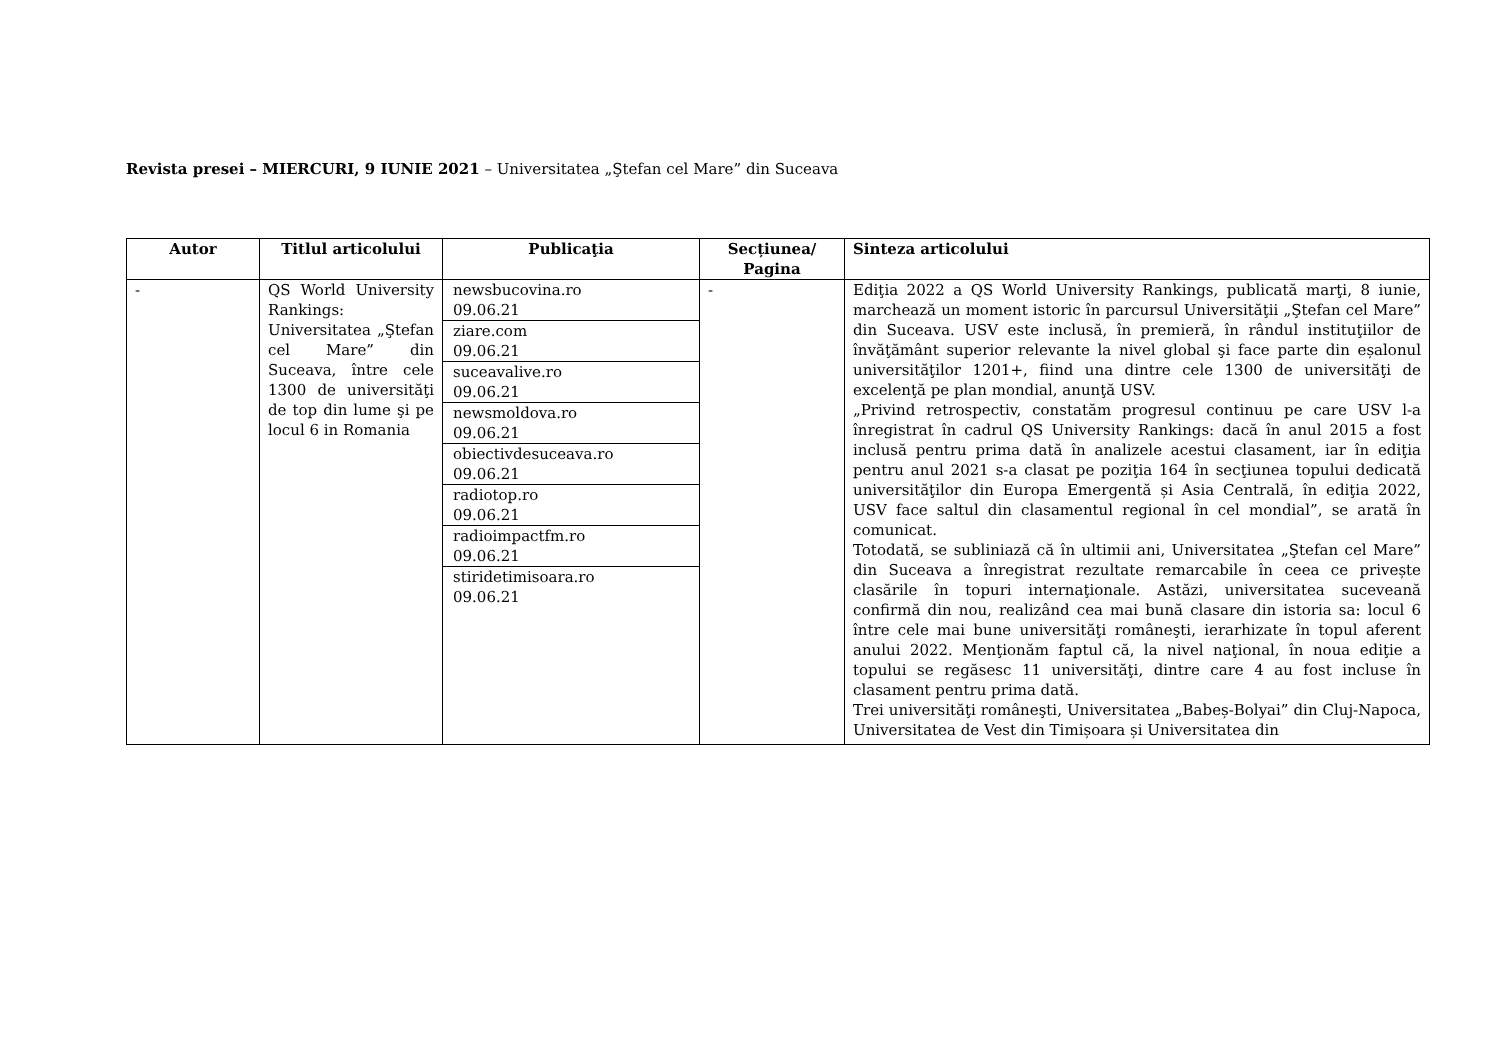Revista presei – MIERCURI, 9 IUNIE 2021 – Universitatea „Ştefan cel Mare” din Suceava
| Autor | Titlul articolului | Publicaţia | Secțiunea/ Pagina | Sinteza articolului |
| --- | --- | --- | --- | --- |
| - | QS World University Rankings: Universitatea „Ştefan cel Mare” din Suceava, între cele 1300 de universităţi de top din lume şi pe locul 6 in Romania | newsbucovina.ro 09.06.21 ziare.com 09.06.21 suceavalive.ro 09.06.21 newsmoldova.ro 09.06.21 obiectivdesuceava.ro 09.06.21 radiotop.ro 09.06.21 radioimpactfm.ro 09.06.21 stiridetimisoara.ro 09.06.21 | - | Ediţia 2022 a QS World University Rankings, publicată marţi, 8 iunie, marchează un moment istoric în parcursul Universităţii „Ştefan cel Mare” din Suceava. USV este inclusă, în premieră, în rândul instituţiilor de învăţământ superior relevante la nivel global şi face parte din eșalonul universităţilor 1201+, fiind una dintre cele 1300 de universităţi de excelenţă pe plan mondial, anunţă USV. „Privind retrospectiv, constatăm progresul continuu pe care USV l-a înregistrat în cadrul QS University Rankings: dacă în anul 2015 a fost inclusă pentru prima dată în analizele acestui clasament, iar în ediţia pentru anul 2021 s-a clasat pe poziţia 164 în secţiunea topului dedicată universităţilor din Europa Emergentă și Asia Centrală, în ediţia 2022, USV face saltul din clasamentul regional în cel mondial”, se arată în comunicat. Totodată, se subliniază că în ultimii ani, Universitatea „Ştefan cel Mare” din Suceava a înregistrat rezultate remarcabile în ceea ce privește clasările în topuri internaţionale. Astăzi, universitatea suceveană confirmă din nou, realizând cea mai bună clasare din istoria sa: locul 6 între cele mai bune universităţi româneşti, ierarhizate în topul aferent anului 2022. Menţionăm faptul că, la nivel naţional, în noua ediţie a topului se regăsesc 11 universităţi, dintre care 4 au fost incluse în clasament pentru prima dată. Trei universităţi româneşti, Universitatea „Babeș-Bolyai” din Cluj-Napoca, Universitatea de Vest din Timișoara și Universitatea din |